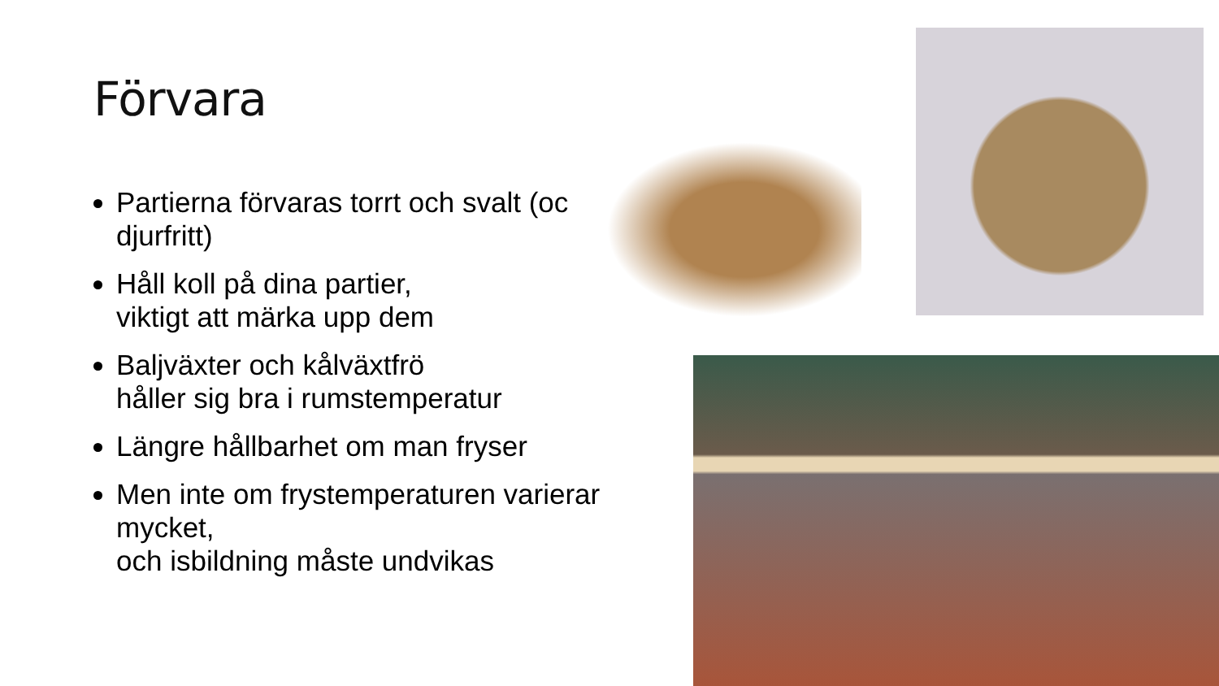Förvara
Partierna förvaras torrt och svalt (och djurfritt)
Håll koll på dina partier,
viktigt att märka upp dem
Baljväxter och kålväxtfrö
håller sig bra i rumstemperatur
Längre hållbarhet om man fryser
Men inte om frystemperaturen varierar mycket,
och isbildning måste undvikas